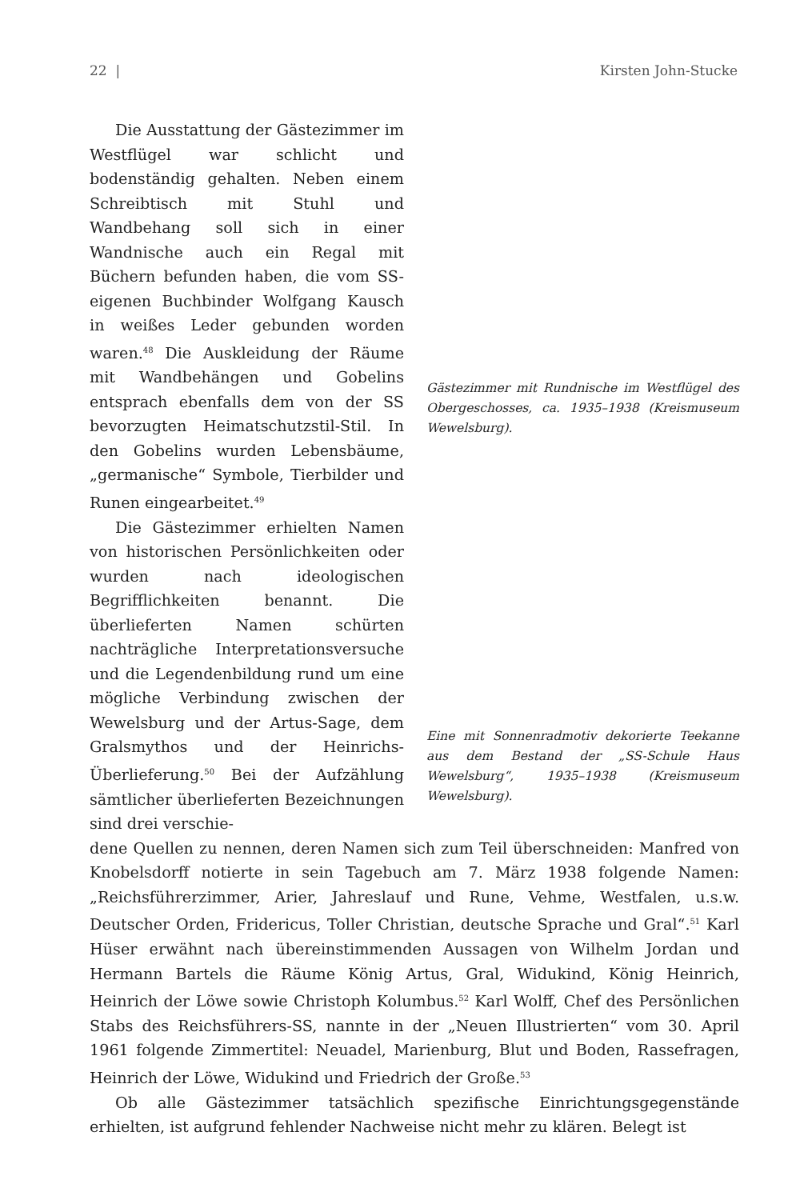22 | Kirsten John-Stucke
Die Ausstattung der Gästezimmer im Westflügel war schlicht und bodenständig gehalten. Neben einem Schreibtisch mit Stuhl und Wandbehang soll sich in einer Wandnische auch ein Regal mit Büchern befunden haben, die vom SS-eigenen Buchbinder Wolfgang Kausch in weißes Leder gebunden worden waren.<sup>48</sup> Die Auskleidung der Räume mit Wandbehängen und Gobelins entsprach ebenfalls dem von der SS bevorzugten Heimatschutzstil-Stil. In den Gobelins wurden Lebensbäume, „germanische“ Symbole, Tierbilder und Runen eingearbeitet.<sup>49</sup>
Die Gästezimmer erhielten Namen von historischen Persönlichkeiten oder wurden nach ideologischen Begrifflichkeiten benannt. Die überlieferten Namen schürten nachträgliche Interpretationsversuche und die Legendenbildung rund um eine mögliche Verbindung zwischen der Wewelsburg und der Artus-Sage, dem Gralsmythos und der Heinrichs-Überlieferung.<sup>50</sup> Bei der Aufzählung sämtlicher überlieferten Bezeichnungen sind drei verschie-
Gästezimmer mit Rundnische im Westflügel des Obergeschosses, ca. 1935–1938 (Kreismuseum Wewelsburg).
Eine mit Sonnenradmotiv dekorierte Teekanne aus dem Bestand der „SS-Schule Haus Wewelsburg“, 1935–1938 (Kreismuseum Wewelsburg).
dene Quellen zu nennen, deren Namen sich zum Teil überschneiden: Manfred von Knobelsdorff notierte in sein Tagebuch am 7. März 1938 folgende Namen: „Reichsführerzimmer, Arier, Jahreslauf und Rune, Vehme, Westfalen, u.s.w. Deutscher Orden, Fridericus, Toller Christian, deutsche Sprache und Gral“.<sup>51</sup> Karl Hüser erwähnt nach übereinstimmenden Aussagen von Wilhelm Jordan und Hermann Bartels die Räume König Artus, Gral, Widukind, König Heinrich, Heinrich der Löwe sowie Christoph Kolumbus.<sup>52</sup> Karl Wolff, Chef des Persönlichen Stabs des Reichsführers-SS, nannte in der „Neuen Illustrierten“ vom 30. April 1961 folgende Zimmertitel: Neuadel, Marienburg, Blut und Boden, Rassefragen, Heinrich der Löwe, Widukind und Friedrich der Große.<sup>53</sup>
Ob alle Gästezimmer tatsächlich spezifische Einrichtungsgegenstände erhielten, ist aufgrund fehlender Nachweise nicht mehr zu klären. Belegt ist